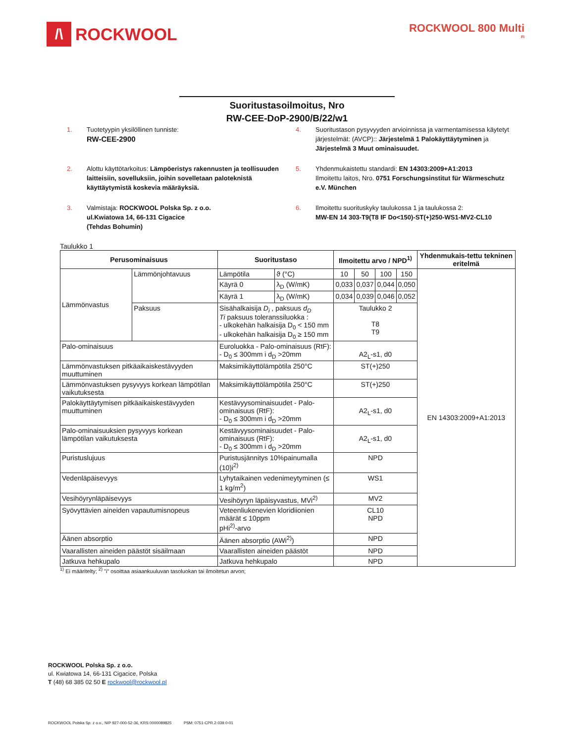/\ ROCKWOOL
ROCKWOOL 800 Multi
FI
Suoritustasoilmoitus, Nro
RW-CEE-DoP-2900/B/22/w1
1. Tuotetyypin yksilöllinen tunniste:
RW-CEE-2900
4. Suoritustason pysyvyyden arvioinnissa ja varmentamisessa käytetyt järjestelmät: (AVCP):: Järjestelmä 1 Palokäyttäytyminen ja Järjestelmä 3 Muut ominaisuudet.
2. Alottu käyttötarkoitus: Lämpöeristys rakennusten ja teollisuuden laitteisiin, sovelluksiin, joihin sovelletaan paloteknistä käyttäytymistä koskevia määräyksiä.
5. Yhdenmukaistettu standardi: EN 14303:2009+A1:2013
Ilmoitettu laitos, Nro. 0751 Forschungsinstitut für Wärmeschutz e.V. München
3. Valmistaja: ROCKWOOL Polska Sp. z o.o.
ul.Kwiatowa 14, 66-131 Cigacice
(Tehdas Bohumin)
6. Ilmoitettu suorituskyky taulukossa 1 ja taulukossa 2:
MW-EN 14 303-T9(T8 IF Do<150)-ST(+)250-WS1-MV2-CL10
Taulukko 1
| Perusominaisuus | | Suoritustaso | | Ilmoitettu arvo / NPD<sup>1)</sup> | | | | Yhdenmukais-tettu tekninen eritelmä |
| --- | --- | --- | --- | --- | --- | --- | --- | --- |
| Lämmönvastus | Lämmönjohtavuus | Lämpötila | ϑ (°C) | 10 | 50 | 100 | 150 | EN 14303:2009+A1:2013 |
| | | Käyrä 0 | λ<sub>D</sub> (W/mK) | 0,033 | 0,037 | 0,044 | 0,050 | |
| | | Käyrä 1 | λ<sub>D</sub> (W/mK) | 0,034 | 0,039 | 0,046 | 0,052 | |
| | Paksuus | Sisähalkaisija D<sub>i</sub> , paksuus d<sub>D</sub> Ti paksuus toleranssiluokka : - ulkokehän halkaisija D<sub>0</sub> < 150 mm - ulkokehän halkaisija D<sub>0</sub> ≥ 150 mm | | Taulukko 2 T8 T9 | | | | |
| Palo-ominaisuus | | Euroluokka - Palo-ominaisuus (RtF): - D<sub>0</sub> ≤ 300mm i d<sub>D</sub> >20mm | | A2<sub>L</sub>-s1, d0 | | | | |
| Lämmönvastuksen pitkäaikaiskestävyyden muuttuminen | | Maksimikäyttölämpötila 250°C | | ST(+)250 | | | | |
| Lämmönvastuksen pysyvyys korkean lämpötilan vaikutuksesta | | Maksimikäyttölämpötila 250°C | | ST(+)250 | | | | |
| Palokäyttäytymisen pitkäaikaiskestävyyden muuttuminen | | Kestävyysominaisuudet - Palo-ominaisuus (RtF): - D<sub>0</sub> ≤ 300mm i d<sub>D</sub> >20mm | | A2<sub>L</sub>-s1, d0 | | | | |
| Palo-ominaisuuksien pysyvyys korkean lämpötilan vaikutuksesta | | Kestävyysominaisuudet - Palo-ominaisuus (RtF): - D<sub>0</sub> ≤ 300mm i d<sub>D</sub> >20mm | | A2<sub>L</sub>-s1, d0 | | | | |
| Puristuslujuus | | Puristusjännitys 10%painumalla (10)i<sup>2)</sup> | | NPD | | | | |
| Vedenläpäisevyys | | Lyhytaikainen vedenimeytyminen (≤ 1 kg/m<sup>2</sup>) | | WS1 | | | | |
| Vesihöyrynläpäisevyys | | Vesihöyryn läpäisyvastus, MVi<sup>2)</sup> | | MV2 | | | | |
| Syövyttävien aineiden vapautumisnopeus | | Veteenliukenevien kloridiionien määrät ≤ 10ppm pHi<sup>2)</sup>-arvo | | CL10 NPD | | | | |
| Äänen absorptio | | Äänen absorptio (AWi<sup>2)</sup>) | | NPD | | | | |
| Vaarallisten aineiden päästöt sisäilmaan | | Vaarallisten aineiden päästöt | | NPD | | | | |
| Jatkuva hehkupalo | | Jatkuva hehkupalo | | NPD | | | | |
<sup>1)</sup> Ei määritelty; <sup>2)</sup> "i" osoittaa asiaankuuluvan tasoluokan tai ilmoitetun arvon;
ROCKWOOL Polska Sp. z o.o.
ul. Kwiatowa 14, 66-131 Cigacice, Polska
T (48) 68 385 02 50 E rockwool@rockwool.pl
ROCKWOOL Polska Sp. z o.o., NIP 927-000-52-36, KRS 0000089825 PSM: 0751-CPR.2-039.0-01